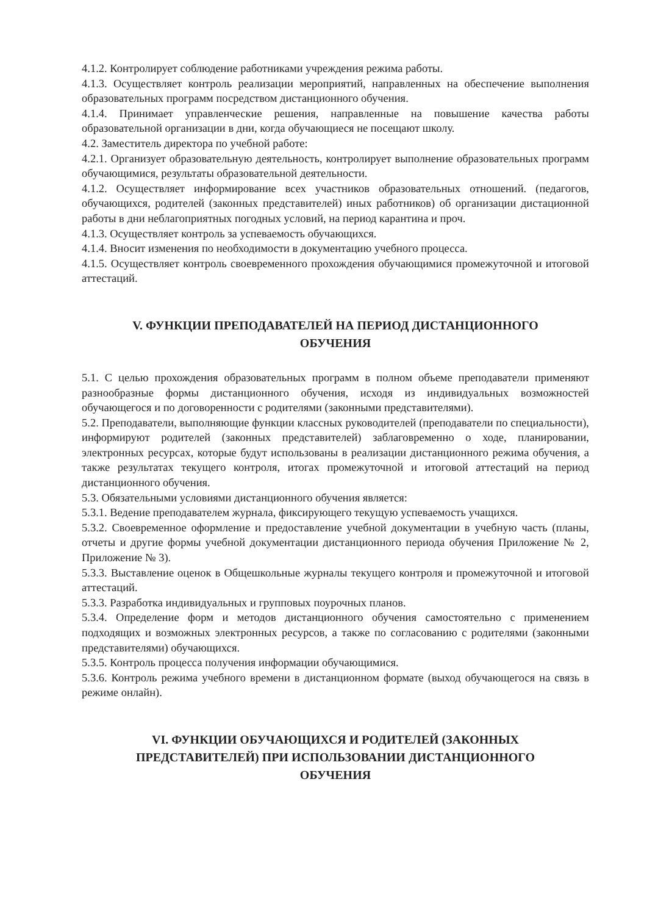4.1.2. Контролирует соблюдение работниками учреждения режима работы.
4.1.3. Осуществляет контроль реализации мероприятий, направленных на обеспечение выполнения образовательных программ посредством дистанционного обучения.
4.1.4. Принимает управленческие решения, направленные на повышение качества работы образовательной организации в дни, когда обучающиеся не посещают школу.
4.2. Заместитель директора по учебной работе:
4.2.1. Организует образовательную деятельность, контролирует выполнение образовательных программ обучающимися, результаты образовательной деятельности.
4.1.2. Осуществляет информирование всех участников образовательных отношений. (педагогов, обучающихся, родителей (законных представителей) иных работников) об организации дистационной работы в дни неблагоприятных погодных условий, на период карантина и проч.
4.1.3. Осуществляет контроль за успеваемость обучающихся.
4.1.4. Вносит изменения по необходимости в документацию учебного процесса.
4.1.5. Осуществляет контроль своевременного прохождения обучающимися промежуточной и итоговой аттестаций.
V. ФУНКЦИИ ПРЕПОДАВАТЕЛЕЙ НА ПЕРИОД ДИСТАНЦИОННОГО
ОБУЧЕНИЯ
5.1. С целью прохождения образовательных программ в полном объеме преподаватели применяют разнообразные формы дистанционного обучения, исходя из индивидуальных возможностей обучающегося и по договоренности с родителями (законными представителями).
5.2. Преподаватели, выполняющие функции классных руководителей (преподаватели по специальности), информируют родителей (законных представителей) заблаговременно о ходе, планировании, электронных ресурсах, которые будут использованы в реализации дистанционного режима обучения, а также результатах текущего контроля, итогах промежуточной и итоговой аттестаций на период дистанционного обучения.
5.3. Обязательными условиями дистанционного обучения является:
5.3.1. Ведение преподавателем журнала, фиксирующего текущую успеваемость учащихся.
5.3.2. Своевременное оформление и предоставление учебной документации в учебную часть (планы, отчеты и другие формы учебной документации дистанционного периода обучения Приложение № 2, Приложение № 3).
5.3.3. Выставление оценок в Общешкольные журналы текущего контроля и промежуточной и итоговой аттестаций.
5.3.3. Разработка индивидуальных и групповых поурочных планов.
5.3.4. Определение форм и методов дистанционного обучения самостоятельно с применением подходящих и возможных электронных ресурсов, а также по согласованию с родителями (законными представителями) обучающихся.
5.3.5. Контроль процесса получения информации обучающимися.
5.3.6. Контроль режима учебного времени в дистанционном формате (выход обучающегося на связь в режиме онлайн).
VI. ФУНКЦИИ ОБУЧАЮЩИХСЯ И РОДИТЕЛЕЙ (ЗАКОННЫХ
ПРЕДСТАВИТЕЛЕЙ) ПРИ ИСПОЛЬЗОВАНИИ ДИСТАНЦИОННОГО
ОБУЧЕНИЯ